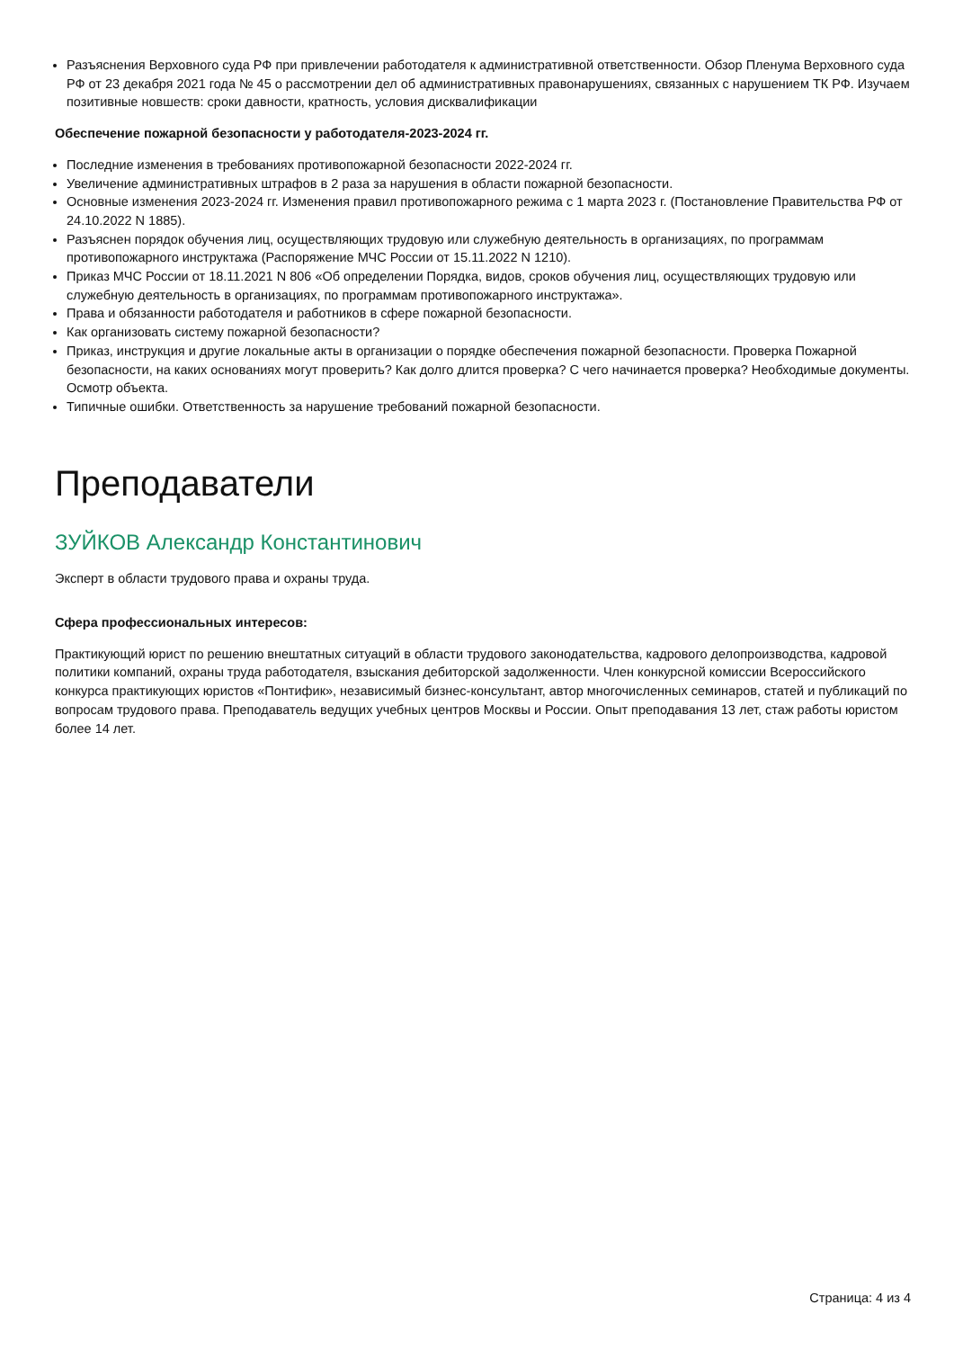Разъяснения Верховного суда РФ при привлечении работодателя к административной ответственности. Обзор Пленума Верховного суда РФ от 23 декабря 2021 года № 45 о рассмотрении дел об административных правонарушениях, связанных с нарушением ТК РФ. Изучаем позитивные новшеств: сроки давности, кратность, условия дисквалификации
Обеспечение пожарной безопасности у работодателя-2023-2024 гг.
Последние изменения в требованиях противопожарной безопасности 2022-2024 гг.
Увеличение административных штрафов в 2 раза за нарушения в области пожарной безопасности.
Основные изменения 2023-2024 гг. Изменения правил противопожарного режима с 1 марта 2023 г. (Постановление Правительства РФ от 24.10.2022 N 1885).
Разъяснен порядок обучения лиц, осуществляющих трудовую или служебную деятельность в организациях, по программам противопожарного инструктажа (Распоряжение МЧС России от 15.11.2022 N 1210).
Приказ МЧС России от 18.11.2021 N 806 «Об определении Порядка, видов, сроков обучения лиц, осуществляющих трудовую или служебную деятельность в организациях, по программам противопожарного инструктажа».
Права и обязанности работодателя и работников в сфере пожарной безопасности.
Как организовать систему пожарной безопасности?
Приказ, инструкция и другие локальные акты в организации о порядке обеспечения пожарной безопасности. Проверка Пожарной безопасности, на каких основаниях могут проверить? Как долго длится проверка? С чего начинается проверка? Необходимые документы. Осмотр объекта.
Типичные ошибки. Ответственность за нарушение требований пожарной безопасности.
Преподаватели
ЗУЙКОВ Александр Константинович
Эксперт в области трудового права и охраны труда.
Сфера профессиональных интересов:
Практикующий юрист по решению внештатных ситуаций в области трудового законодательства, кадрового делопроизводства, кадровой политики компаний, охраны труда работодателя, взыскания дебиторской задолженности. Член конкурсной комиссии Всероссийского конкурса практикующих юристов «Понтифик», независимый бизнес-консультант, автор многочисленных семинаров, статей и публикаций по вопросам трудового права. Преподаватель ведущих учебных центров Москвы и России. Опыт преподавания 13 лет, стаж работы юристом более 14 лет.
Страница: 4 из 4